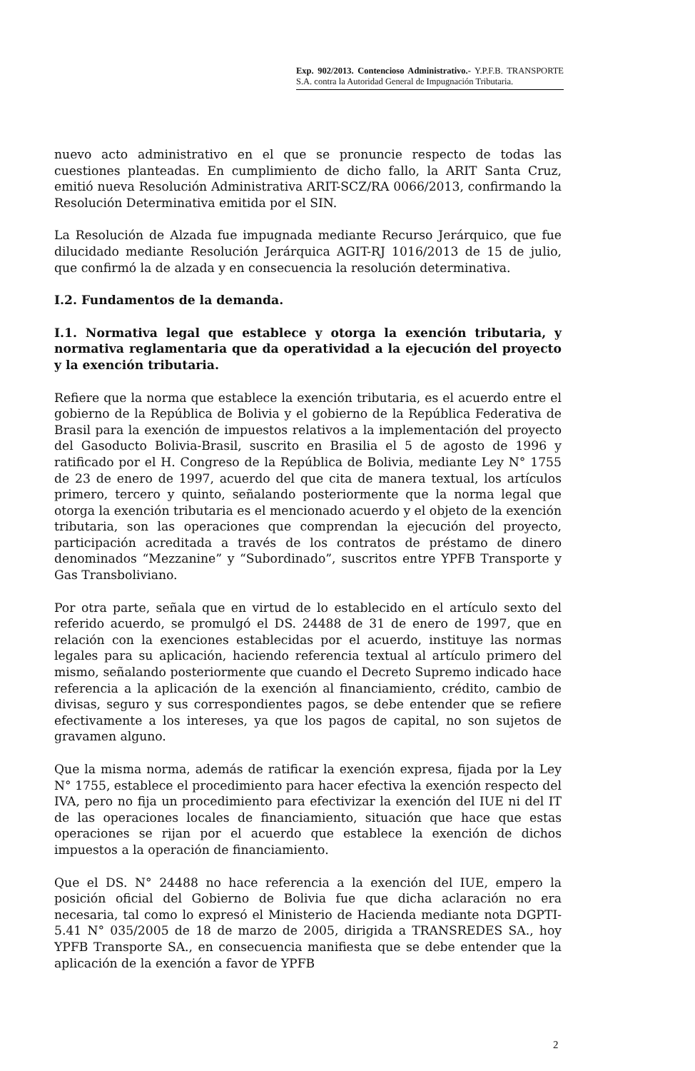Exp. 902/2013. Contencioso Administrativo.- Y.P.F.B. TRANSPORTE S.A. contra la Autoridad General de Impugnación Tributaria.
nuevo acto administrativo en el que se pronuncie respecto de todas las cuestiones planteadas. En cumplimiento de dicho fallo, la ARIT Santa Cruz, emitió nueva Resolución Administrativa ARIT-SCZ/RA 0066/2013, confirmando la Resolución Determinativa emitida por el SIN.
La Resolución de Alzada fue impugnada mediante Recurso Jerárquico, que fue dilucidado mediante Resolución Jerárquica AGIT-RJ 1016/2013 de 15 de julio, que confirmó la de alzada y en consecuencia la resolución determinativa.
I.2. Fundamentos de la demanda.
I.1. Normativa legal que establece y otorga la exención tributaria, y normativa reglamentaria que da operatividad a la ejecución del proyecto y la exención tributaria.
Refiere que la norma que establece la exención tributaria, es el acuerdo entre el gobierno de la República de Bolivia y el gobierno de la República Federativa de Brasil para la exención de impuestos relativos a la implementación del proyecto del Gasoducto Bolivia-Brasil, suscrito en Brasilia el 5 de agosto de 1996 y ratificado por el H. Congreso de la República de Bolivia, mediante Ley N° 1755 de 23 de enero de 1997, acuerdo del que cita de manera textual, los artículos primero, tercero y quinto, señalando posteriormente que la norma legal que otorga la exención tributaria es el mencionado acuerdo y el objeto de la exención tributaria, son las operaciones que comprendan la ejecución del proyecto, participación acreditada a través de los contratos de préstamo de dinero denominados “Mezzanine” y “Subordinado”, suscritos entre YPFB Transporte y Gas Transboliviano.
Por otra parte, señala que en virtud de lo establecido en el artículo sexto del referido acuerdo, se promulgó el DS. 24488 de 31 de enero de 1997, que en relación con la exenciones establecidas por el acuerdo, instituye las normas legales para su aplicación, haciendo referencia textual al artículo primero del mismo, señalando posteriormente que cuando el Decreto Supremo indicado hace referencia a la aplicación de la exención al financiamiento, crédito, cambio de divisas, seguro y sus correspondientes pagos, se debe entender que se refiere efectivamente a los intereses, ya que los pagos de capital, no son sujetos de gravamen alguno.
Que la misma norma, además de ratificar la exención expresa, fijada por la Ley N° 1755, establece el procedimiento para hacer efectiva la exención respecto del IVA, pero no fija un procedimiento para efectivizar la exención del IUE ni del IT de las operaciones locales de financiamiento, situación que hace que estas operaciones se rijan por el acuerdo que establece la exención de dichos impuestos a la operación de financiamiento.
Que el DS. N° 24488 no hace referencia a la exención del IUE, empero la posición oficial del Gobierno de Bolivia fue que dicha aclaración no era necesaria, tal como lo expresó el Ministerio de Hacienda mediante nota DGPTI-5.41 N° 035/2005 de 18 de marzo de 2005, dirigida a TRANSREDES SA., hoy YPFB Transporte SA., en consecuencia manifiesta que se debe entender que la aplicación de la exención a favor de YPFB
2